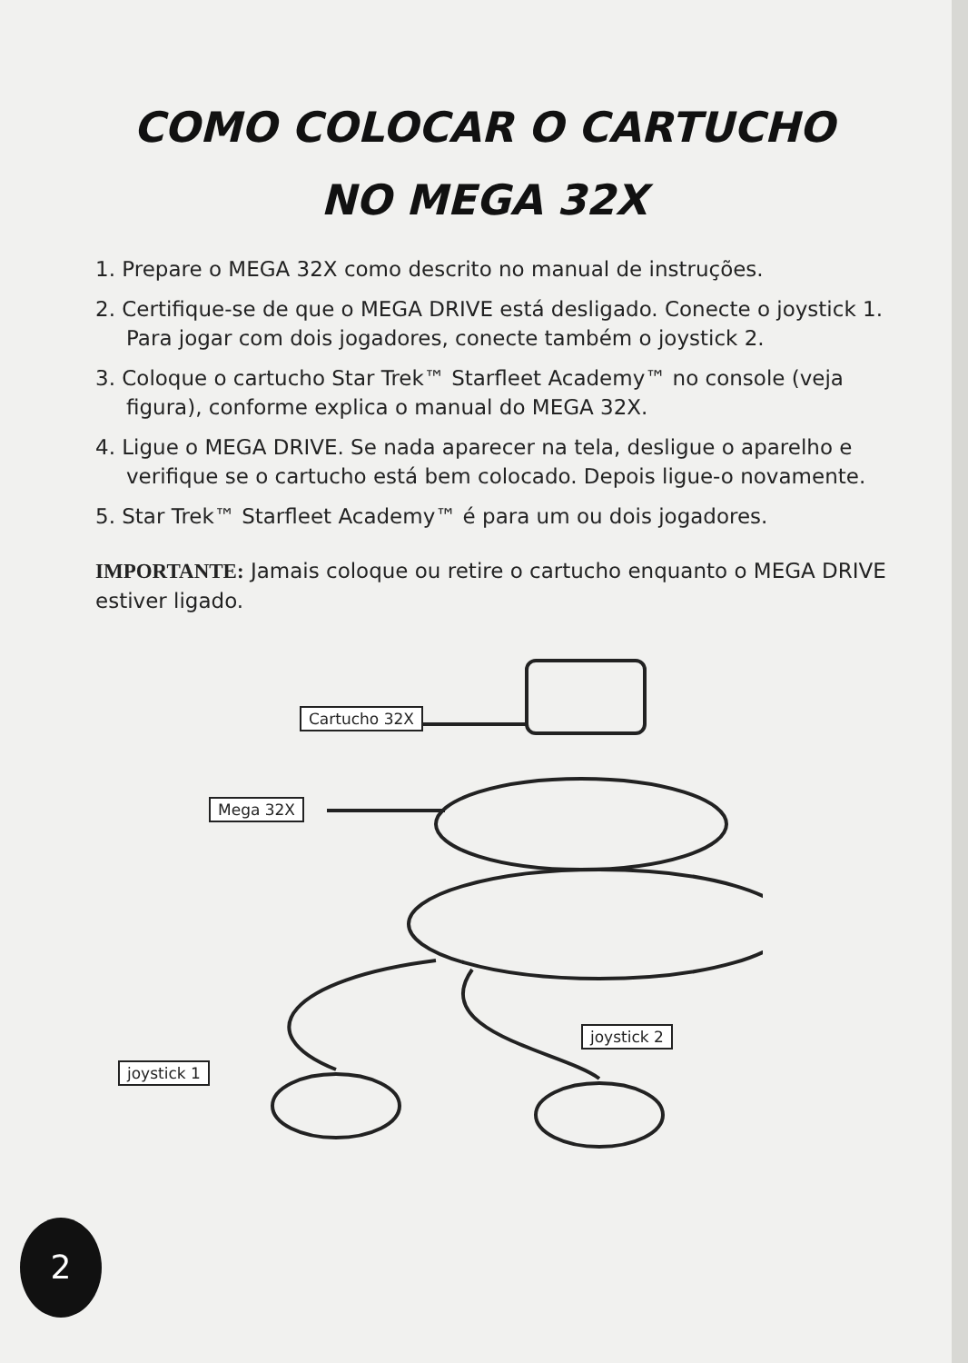COMO COLOCAR O CARTUCHO
NO MEGA 32X
1. Prepare o MEGA 32X como descrito no manual de instruções.
2. Certifique-se de que o MEGA DRIVE está desligado. Conecte o joystick 1. Para jogar com dois jogadores, conecte também o joystick 2.
3. Coloque o cartucho Star Trek™ Starfleet Academy™ no console (veja figura), conforme explica o manual do MEGA 32X.
4. Ligue o MEGA DRIVE. Se nada aparecer na tela, desligue o aparelho e verifique se o cartucho está bem colocado. Depois ligue-o novamente.
5. Star Trek™ Starfleet Academy™ é para um ou dois jogadores.
IMPORTANTE: Jamais coloque ou retire o cartucho enquanto o MEGA DRIVE estiver ligado.
Cartucho 32X
Mega 32X
joystick 1
joystick 2
2